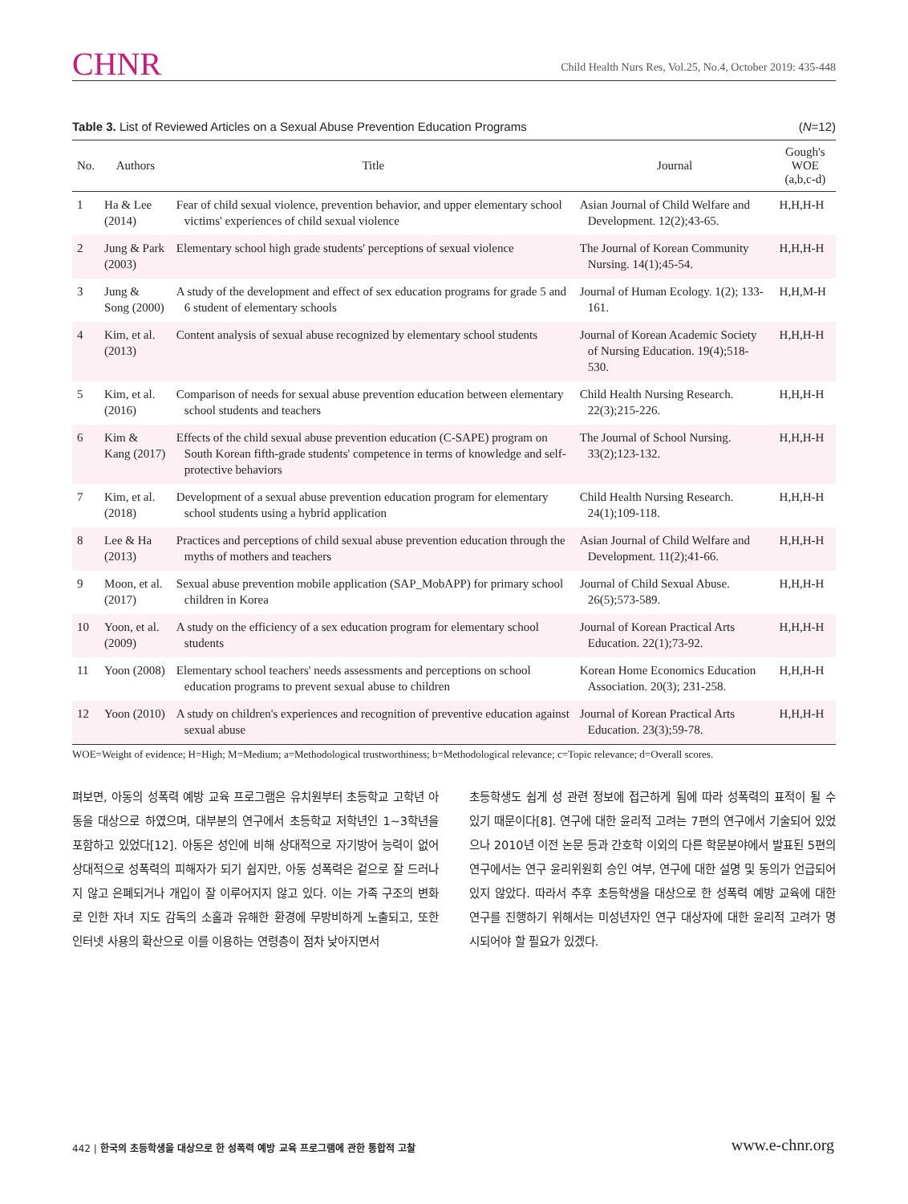CHNR
Child Health Nurs Res, Vol.25, No.4, October 2019: 435-448
Table 3. List of Reviewed Articles on a Sexual Abuse Prevention Education Programs
(N=12)
| No. | Authors | Title | Journal | Gough's WOE (a,b,c-d) |
| --- | --- | --- | --- | --- |
| 1 | Ha & Lee (2014) | Fear of child sexual violence, prevention behavior, and upper elementary school victims' experiences of child sexual violence | Asian Journal of Child Welfare and Development. 12(2);43-65. | H,H,H-H |
| 2 | Jung & Park (2003) | Elementary school high grade students' perceptions of sexual violence | The Journal of Korean Community Nursing. 14(1);45-54. | H,H,H-H |
| 3 | Jung & Song (2000) | A study of the development and effect of sex education programs for grade 5 and 6 student of elementary schools | Journal of Human Ecology. 1(2); 133-161. | H,H,M-H |
| 4 | Kim, et al. (2013) | Content analysis of sexual abuse recognized by elementary school students | Journal of Korean Academic Society of Nursing Education. 19(4);518-530. | H,H,H-H |
| 5 | Kim, et al. (2016) | Comparison of needs for sexual abuse prevention education between elementary school students and teachers | Child Health Nursing Research. 22(3);215-226. | H,H,H-H |
| 6 | Kim & Kang (2017) | Effects of the child sexual abuse prevention education (C-SAPE) program on South Korean fifth-grade students' competence in terms of knowledge and self-protective behaviors | The Journal of School Nursing. 33(2);123-132. | H,H,H-H |
| 7 | Kim, et al. (2018) | Development of a sexual abuse prevention education program for elementary school students using a hybrid application | Child Health Nursing Research. 24(1);109-118. | H,H,H-H |
| 8 | Lee & Ha (2013) | Practices and perceptions of child sexual abuse prevention education through the myths of mothers and teachers | Asian Journal of Child Welfare and Development. 11(2);41-66. | H,H,H-H |
| 9 | Moon, et al. (2017) | Sexual abuse prevention mobile application (SAP_MobAPP) for primary school children in Korea | Journal of Child Sexual Abuse. 26(5);573-589. | H,H,H-H |
| 10 | Yoon, et al. (2009) | A study on the efficiency of a sex education program for elementary school students | Journal of Korean Practical Arts Education. 22(1);73-92. | H,H,H-H |
| 11 | Yoon (2008) | Elementary school teachers' needs assessments and perceptions on school education programs to prevent sexual abuse to children | Korean Home Economics Education Association. 20(3); 231-258. | H,H,H-H |
| 12 | Yoon (2010) | A study on children's experiences and recognition of preventive education against sexual abuse | Journal of Korean Practical Arts Education. 23(3);59-78. | H,H,H-H |
WOE=Weight of evidence; H=High; M=Medium; a=Methodological trustworthiness; b=Methodological relevance; c=Topic relevance; d=Overall scores.
펴보면, 아동의 성폭력 예방 교육 프로그램은 유치원부터 초등학교 고학년 아동을 대상으로 하였으며, 대부분의 연구에서 초등학교 저학년인 1~3학년을 포함하고 있었다[12]. 아동은 성인에 비해 상대적으로 자기방어 능력이 없어 상대적으로 성폭력의 피해자가 되기 쉽지만, 아동 성폭력은 겉으로 잘 드러나지 않고 은폐되거나 개입이 잘 이루어지지 않고 있다. 이는 가족 구조의 변화로 인한 자녀 지도 감독의 소홀과 유해한 환경에 무방비하게 노출되고, 또한 인터넷 사용의 확산으로 이를 이용하는 연령층이 점차 낮아지면서
초등학생도 쉽게 성 관련 정보에 접근하게 됨에 따라 성폭력의 표적이 될 수 있기 때문이다[8]. 연구에 대한 윤리적 고려는 7편의 연구에서 기술되어 있었으나 2010년 이전 논문 등과 간호학 이외의 다른 학문분야에서 발표된 5편의 연구에서는 연구 윤리위원회 승인 여부, 연구에 대한 설명 및 동의가 언급되어 있지 않았다. 따라서 추후 초등학생을 대상으로 한 성폭력 예방 교육에 대한 연구를 진행하기 위해서는 미성년자인 연구 대상자에 대한 윤리적 고려가 명시되어야 할 필요가 있겠다.
442 | 한국의 초등학생을 대상으로 한 성폭력 예방 교육 프로그램에 관한 통합적 고찰
www.e-chnr.org